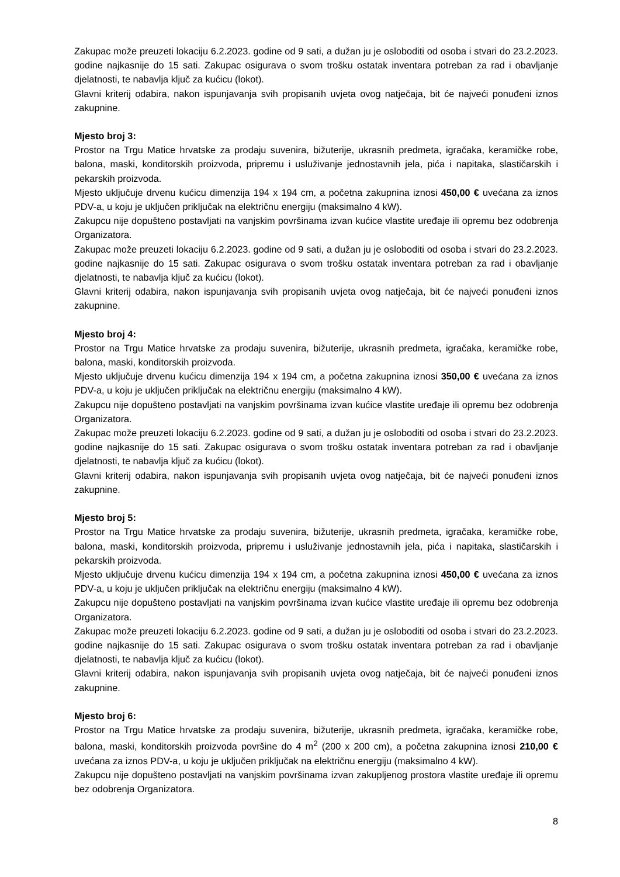Zakupac može preuzeti lokaciju 6.2.2023. godine od 9 sati, a dužan ju je osloboditi od osoba i stvari do 23.2.2023. godine najkasnije do 15 sati. Zakupac osigurava o svom trošku ostatak inventara potreban za rad i obavljanje djelatnosti, te nabavlja ključ za kućicu (lokot).
Glavni kriterij odabira, nakon ispunjavanja svih propisanih uvjeta ovog natječaja, bit će najveći ponuđeni iznos zakupnine.
Mjesto broj 3:
Prostor na Trgu Matice hrvatske za prodaju suvenira, bižuterije, ukrasnih predmeta, igračaka, keramičke robe, balona, maski, konditorskih proizvoda, pripremu i usluživanje jednostavnih jela, pića i napitaka, slastičarskih i pekarskih proizvoda.
Mjesto uključuje drvenu kućicu dimenzija 194 x 194 cm, a početna zakupnina iznosi 450,00 € uvećana za iznos PDV-a, u koju je uključen priključak na električnu energiju (maksimalno 4 kW).
Zakupcu nije dopušteno postavljati na vanjskim površinama izvan kućice vlastite uređaje ili opremu bez odobrenja Organizatora.
Zakupac može preuzeti lokaciju 6.2.2023. godine od 9 sati, a dužan ju je osloboditi od osoba i stvari do 23.2.2023. godine najkasnije do 15 sati. Zakupac osigurava o svom trošku ostatak inventara potreban za rad i obavljanje djelatnosti, te nabavlja ključ za kućicu (lokot).
Glavni kriterij odabira, nakon ispunjavanja svih propisanih uvjeta ovog natječaja, bit će najveći ponuđeni iznos zakupnine.
Mjesto broj 4:
Prostor na Trgu Matice hrvatske za prodaju suvenira, bižuterije, ukrasnih predmeta, igračaka, keramičke robe, balona, maski, konditorskih proizvoda.
Mjesto uključuje drvenu kućicu dimenzija 194 x 194 cm, a početna zakupnina iznosi 350,00 € uvećana za iznos PDV-a, u koju je uključen priključak na električnu energiju (maksimalno 4 kW).
Zakupcu nije dopušteno postavljati na vanjskim površinama izvan kućice vlastite uređaje ili opremu bez odobrenja Organizatora.
Zakupac može preuzeti lokaciju 6.2.2023. godine od 9 sati, a dužan ju je osloboditi od osoba i stvari do 23.2.2023. godine najkasnije do 15 sati. Zakupac osigurava o svom trošku ostatak inventara potreban za rad i obavljanje djelatnosti, te nabavlja ključ za kućicu (lokot).
Glavni kriterij odabira, nakon ispunjavanja svih propisanih uvjeta ovog natječaja, bit će najveći ponuđeni iznos zakupnine.
Mjesto broj 5:
Prostor na Trgu Matice hrvatske za prodaju suvenira, bižuterije, ukrasnih predmeta, igračaka, keramičke robe, balona, maski, konditorskih proizvoda, pripremu i usluživanje jednostavnih jela, pića i napitaka, slastičarskih i pekarskih proizvoda.
Mjesto uključuje drvenu kućicu dimenzija 194 x 194 cm, a početna zakupnina iznosi 450,00 € uvećana za iznos PDV-a, u koju je uključen priključak na električnu energiju (maksimalno 4 kW).
Zakupcu nije dopušteno postavljati na vanjskim površinama izvan kućice vlastite uređaje ili opremu bez odobrenja Organizatora.
Zakupac može preuzeti lokaciju 6.2.2023. godine od 9 sati, a dužan ju je osloboditi od osoba i stvari do 23.2.2023. godine najkasnije do 15 sati. Zakupac osigurava o svom trošku ostatak inventara potreban za rad i obavljanje djelatnosti, te nabavlja ključ za kućicu (lokot).
Glavni kriterij odabira, nakon ispunjavanja svih propisanih uvjeta ovog natječaja, bit će najveći ponuđeni iznos zakupnine.
Mjesto broj 6:
Prostor na Trgu Matice hrvatske za prodaju suvenira, bižuterije, ukrasnih predmeta, igračaka, keramičke robe, balona, maski, konditorskih proizvoda površine do 4 m<sup>2</sup> (200 x 200 cm), a početna zakupnina iznosi 210,00 € uvećana za iznos PDV-a, u koju je uključen priključak na električnu energiju (maksimalno 4 kW).
Zakupcu nije dopušteno postavljati na vanjskim površinama izvan zakupljenog prostora vlastite uređaje ili opremu bez odobrenja Organizatora.
8